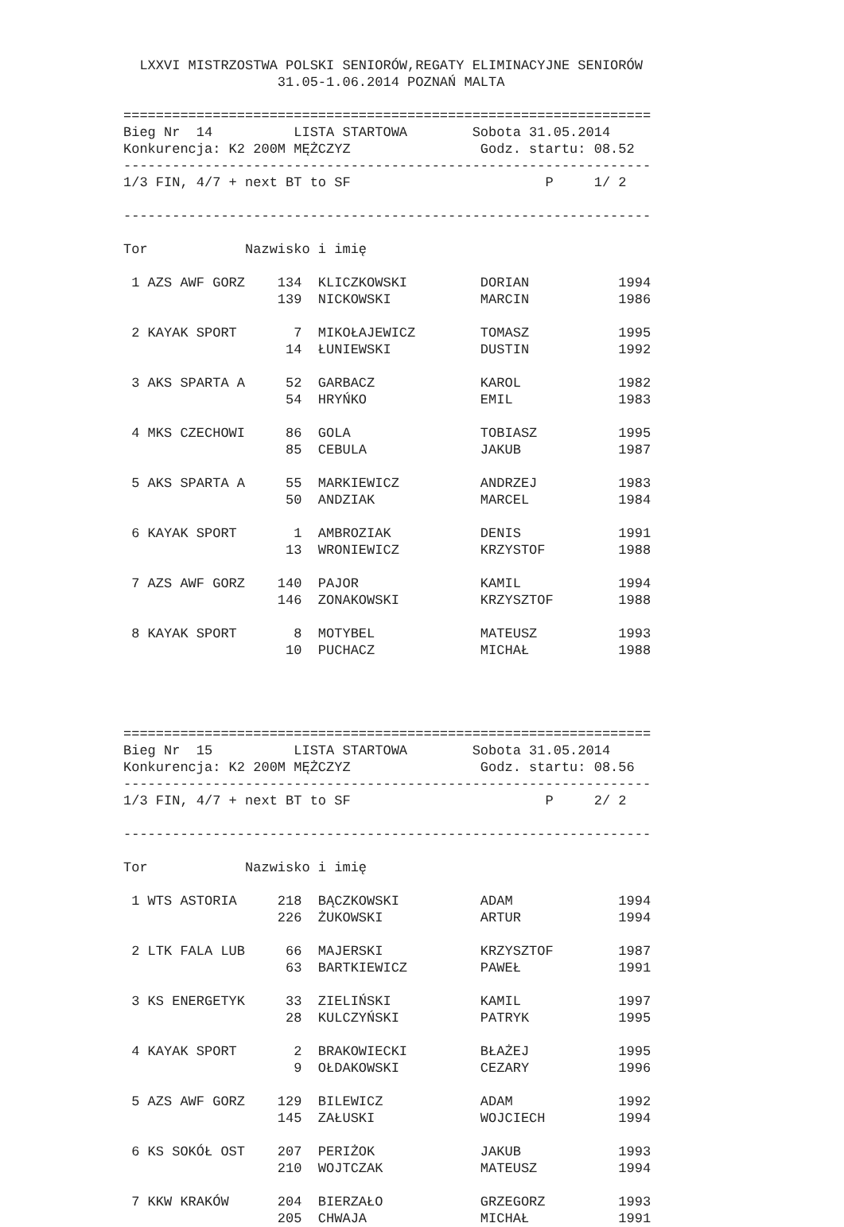LXXVI MISTRZOSTWA POLSKI SENIORÓW,REGATY ELIMINACYJNE SENIORÓW
                   31.05-1.06.2014 POZNAŃ MALTA

=================================================================
Bieg Nr  14          LISTA STARTOWA        Sobota 31.05.2014
Konkurencja: K2 200M MĘŻCZYZ                Godz. startu: 08.52
-----------------------------------------------------------------
1/3 FIN, 4/7 + next BT to SF                        P     1/ 2

-----------------------------------------------------------------

Tor            Nazwisko i imię

 1 AZS AWF GORZ    134  KLICZKOWSKI         DORIAN           1994
                   139  NICKOWSKI           MARCIN           1986

 2 KAYAK SPORT       7  MIKOŁAJEWICZ        TOMASZ           1995
                    14  ŁUNIEWSKI           DUSTIN           1992

 3 AKS SPARTA A     52  GARBACZ             KAROL            1982
                    54  HRYŃKO              EMIL             1983

 4 MKS CZECHOWI     86  GOLA                TOBIASZ          1995
                    85  CEBULA              JAKUB            1987

 5 AKS SPARTA A     55  MARKIEWICZ          ANDRZEJ          1983
                    50  ANDZIAK             MARCEL           1984

 6 KAYAK SPORT       1  AMBROZIAK           DENIS            1991
                    13  WRONIEWICZ          KRZYSTOF         1988

 7 AZS AWF GORZ    140  PAJOR               KAMIL            1994
                   146  ZONAKOWSKI          KRZYSZTOF        1988

 8 KAYAK SPORT       8  MOTYBEL             MATEUSZ          1993
                    10  PUCHACZ             MICHAŁ           1988




=================================================================
Bieg Nr  15          LISTA STARTOWA        Sobota 31.05.2014
Konkurencja: K2 200M MĘŻCZYZ                Godz. startu: 08.56
-----------------------------------------------------------------
1/3 FIN, 4/7 + next BT to SF                        P     2/ 2

-----------------------------------------------------------------

Tor            Nazwisko i imię

 1 WTS ASTORIA     218  BĄCZKOWSKI          ADAM             1994
                   226  ŻUKOWSKI            ARTUR            1994

 2 LTK FALA LUB     66  MAJERSKI            KRZYSZTOF        1987
                    63  BARTKIEWICZ         PAWEŁ            1991

 3 KS ENERGETYK     33  ZIELIŃSKI           KAMIL            1997
                    28  KULCZYŃSKI          PATRYK           1995

 4 KAYAK SPORT       2  BRAKOWIECKI         BŁAŻEJ           1995
                     9  OŁDAKOWSKI          CEZARY           1996

 5 AZS AWF GORZ    129  BILEWICZ            ADAM             1992
                   145  ZAŁUSKI             WOJCIECH         1994

 6 KS SOKÓŁ OST    207  PERIŻOK             JAKUB            1993
                   210  WOJTCZAK            MATEUSZ          1994

 7 KKW KRAKÓW      204  BIERZAŁO            GRZEGORZ         1993
                   205  CHWAJA              MICHAŁ           1991